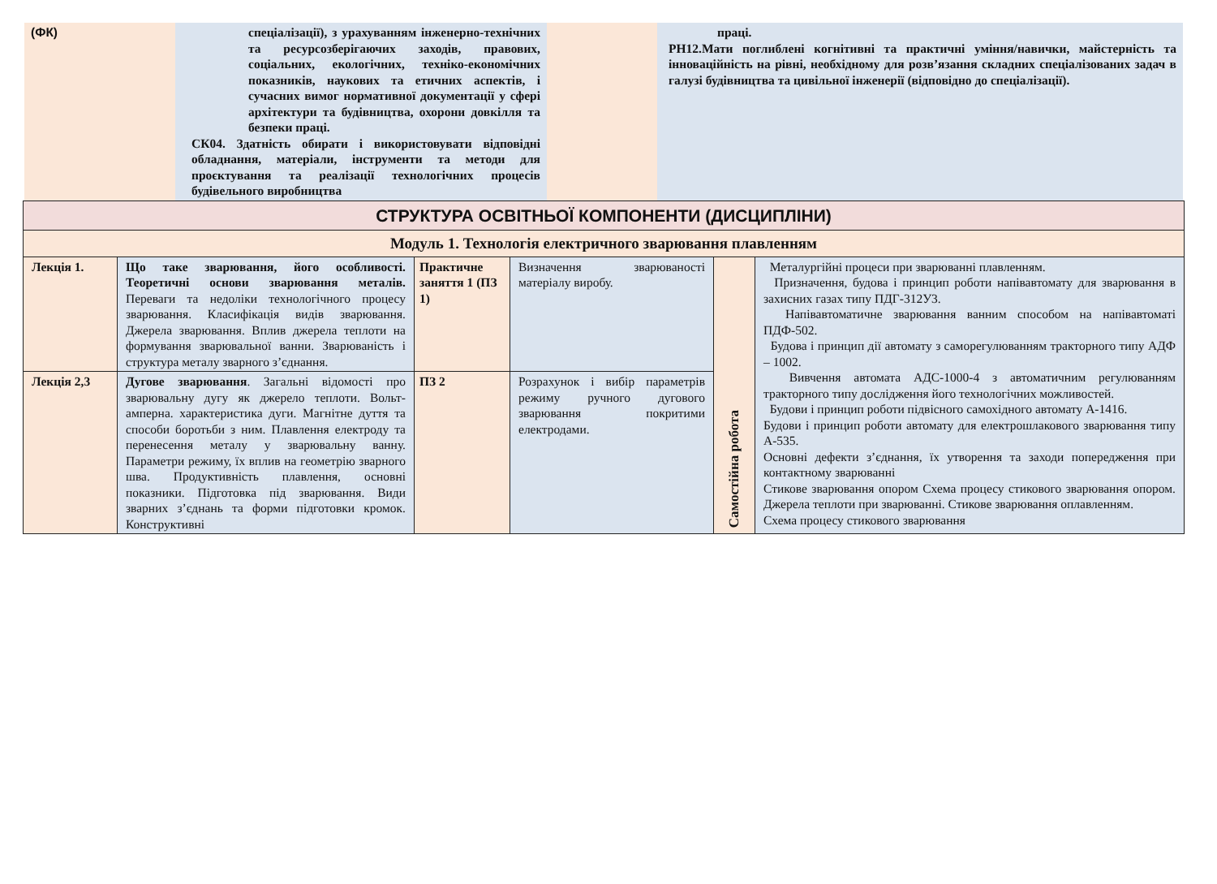| (ФК) | спеціалізації), з урахуванням інженерно-технічних та ресурсозберігаючих заходів, правових, соціальних, екологічних, техніко-економічних показників, наукових та етичних аспектів, і сучасних вимог нормативної документації у сфері архітектури та будівництва, охорони довкілля та безпеки праці. СК04. Здатність обирати і використовувати відповідні обладнання, матеріали, інструменти та методи для проєктування та реалізації технологічних процесів будівельного виробництва | | праці. РН12.Мати поглиблені когнітивні та практичні уміння/навички, майстерність та інноваційність на рівні, необхідному для розв’язання складних спеціалізованих задач в галузі будівництва та цивільної інженерії (відповідно до спеціалізації). |
| СТРУКТУРА ОСВІТНЬОЇ КОМПОНЕНТИ (ДИСЦИПЛІНИ) | | | | | |
| Модуль 1. Технологія електричного зварювання плавленням | | | | | |
| Лекція 1. | Що таке зварювання, його особливості. Теоретичні основи зварювання металів. Переваги та недоліки технологічного процесу зварювання. Класифікація видів зварювання. Джерела зварювання. Вплив джерела теплоти на формування зварювальної ванни. Зварюваність і структура металу зварного з’єднання. | Практичне заняття 1 (ПЗ 1) | Визначення зварюваності матеріалу виробу. | Самостійна робота | Металургійні процеси при зварюванні плавленням. Призначення, будова і принцип роботи напівавтомату для зварювання в захисних газах типу ПДГ-312У3. Напівавтоматичне зварювання ванним способом на напівавтоматі ПДФ-502. Будова і принцип дії автомату з саморегулюванням тракторного типу АДФ – 1002. Вивчення автомата АДС-1000-4 з автоматичним регулюванням тракторного типу дослідження його технологічних можливостей. Будови і принцип роботи підвісного самохідного автомату А-1416. Будови і принцип роботи автомату для електрошлакового зварювання типу А-535. Основні дефекти з’єднання, їх утворення та заходи попередження при контактному зварюванні Стикове зварювання опором Схема процесу стикового зварювання опором. Джерела теплоти при зварюванні. Стикове зварювання оплавленням. Схема процесу стикового зварювання |
| Лекція 2,3 | Дугове зварювання . Загальні відомості про зварювальну дугу як джерело теплоти. Вольт-амперна. характеристика дуги. Магнітне дуття та способи боротьби з ним. Плавлення електроду та перенесення металу у зварювальну ванну. Параметри режиму, їх вплив на геометрію зварного шва. Продуктивність плавлення, основні показники. Підготовка під зварювання. Види зварних з’єднань та форми підготовки кромок. Конструктивні | ПЗ 2 | Розрахунок і вибір параметрів режиму ручного дугового зварювання покритими електродами. | | |